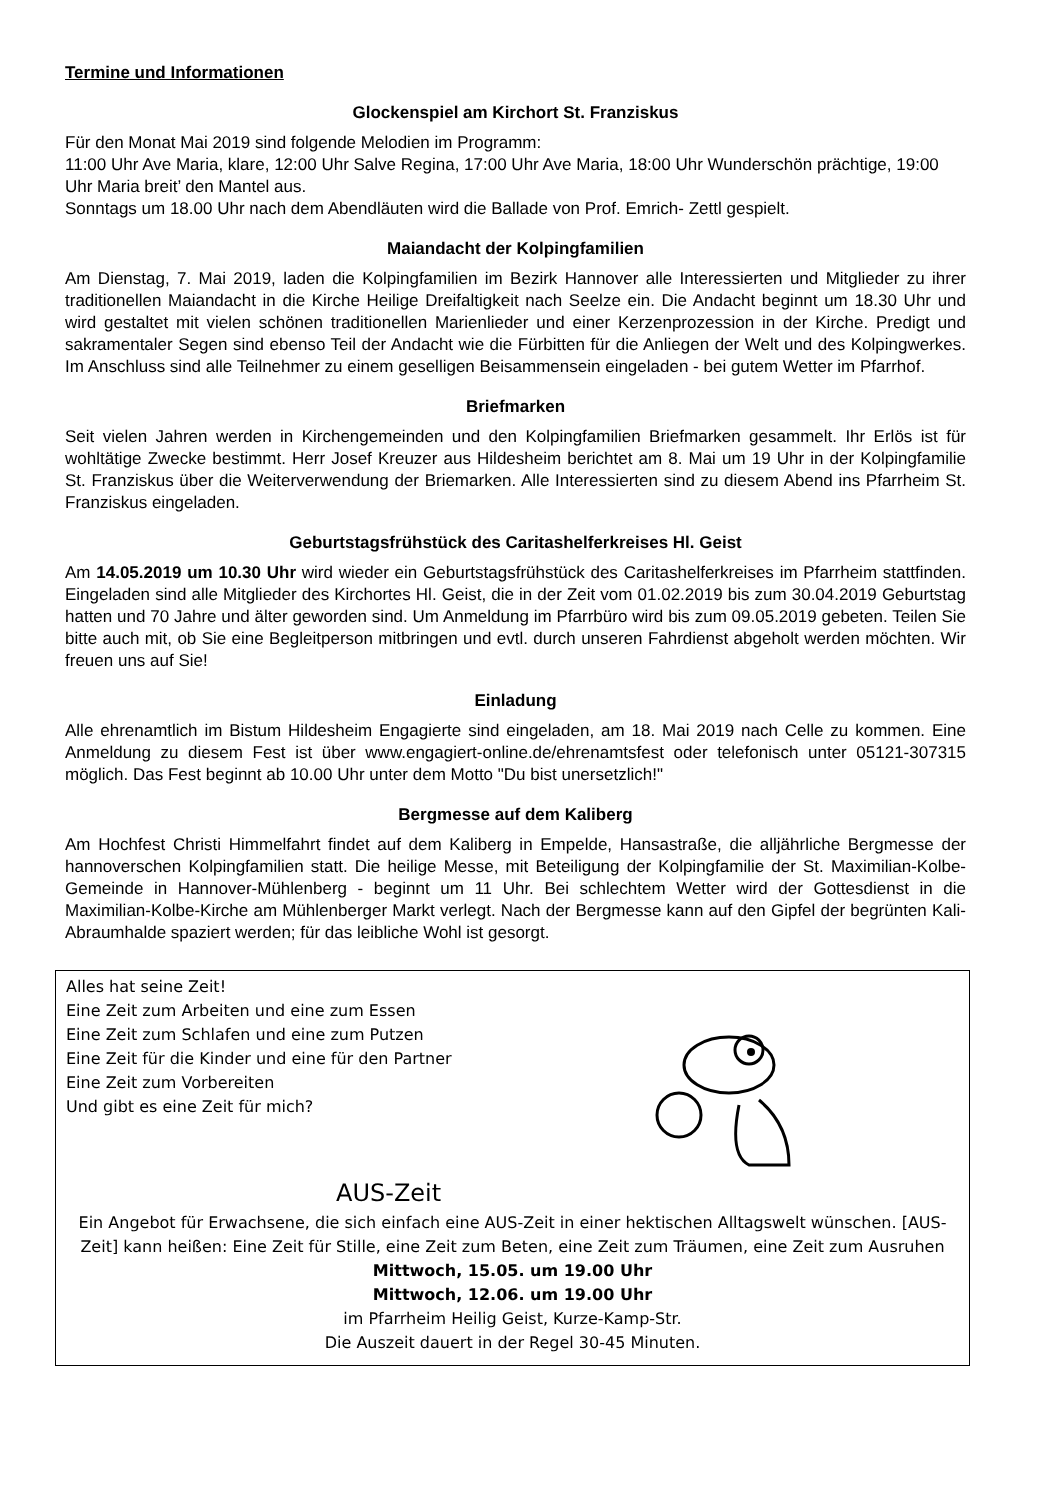Termine und Informationen
Glockenspiel am Kirchort St. Franziskus
Für den Monat Mai 2019 sind folgende Melodien im Programm:
11:00 Uhr Ave Maria, klare, 12:00 Uhr Salve Regina, 17:00 Uhr Ave Maria, 18:00 Uhr Wunderschön prächtige, 19:00 Uhr Maria breit’ den Mantel aus.
Sonntags um 18.00 Uhr nach dem Abendläuten wird die Ballade von Prof. Emrich- Zettl gespielt.
Maiandacht der Kolpingfamilien
Am Dienstag, 7. Mai 2019, laden die Kolpingfamilien im Bezirk Hannover alle Interessierten und Mitglieder zu ihrer traditionellen Maiandacht in die Kirche Heilige Dreifaltigkeit nach Seelze ein. Die Andacht beginnt um 18.30 Uhr und wird gestaltet mit vielen schönen traditionellen Marienlieder und einer Kerzenprozession in der Kirche. Predigt und sakramentaler Segen sind ebenso Teil der Andacht wie die Fürbitten für die Anliegen der Welt und des Kolpingwerkes. Im Anschluss sind alle Teilnehmer zu einem geselligen Beisammensein eingeladen - bei gutem Wetter im Pfarrhof.
Briefmarken
Seit vielen Jahren werden in Kirchengemeinden und den Kolpingfamilien Briefmarken gesammelt. Ihr Erlös ist für wohltätige Zwecke bestimmt. Herr Josef Kreuzer aus Hildesheim berichtet am 8. Mai um 19 Uhr in der Kolpingfamilie St. Franziskus über die Weiterverwendung der Briemarken. Alle Interessierten sind zu diesem Abend ins Pfarrheim St. Franziskus eingeladen.
Geburtstagsfrühstück des Caritashelferkreises Hl. Geist
Am 14.05.2019 um 10.30 Uhr wird wieder ein Geburtstagsfrühstück des Caritashelferkreises im Pfarrheim stattfinden. Eingeladen sind alle Mitglieder des Kirchortes Hl. Geist, die in der Zeit vom 01.02.2019 bis zum 30.04.2019 Geburtstag hatten und 70 Jahre und älter geworden sind. Um Anmeldung im Pfarrbüro wird bis zum 09.05.2019 gebeten. Teilen Sie bitte auch mit, ob Sie eine Begleitperson mitbringen und evtl. durch unseren Fahrdienst abgeholt werden möchten. Wir freuen uns auf Sie!
Einladung
Alle ehrenamtlich im Bistum Hildesheim Engagierte sind eingeladen, am 18. Mai 2019 nach Celle zu kommen. Eine Anmeldung zu diesem Fest ist über www.engagiert-online.de/ehrenamtsfest oder telefonisch unter 05121-307315 möglich. Das Fest beginnt ab 10.00 Uhr unter dem Motto "Du bist unersetzlich!"
Bergmesse auf dem Kaliberg
Am Hochfest Christi Himmelfahrt findet auf dem Kaliberg in Empelde, Hansastraße, die alljährliche Bergmesse der hannoverschen Kolpingfamilien statt. Die heilige Messe, mit Beteiligung der Kolpingfamilie der St. Maximilian-Kolbe-Gemeinde in Hannover-Mühlenberg - beginnt um 11 Uhr. Bei schlechtem Wetter wird der Gottesdienst in die Maximilian-Kolbe-Kirche am Mühlenberger Markt verlegt. Nach der Bergmesse kann auf den Gipfel der begrünten Kali-Abraumhalde spaziert werden; für das leibliche Wohl ist gesorgt.
Alles hat seine Zeit!
Eine Zeit zum Arbeiten und eine zum Essen
Eine Zeit zum Schlafen und eine zum Putzen
Eine Zeit für die Kinder und eine für den Partner
Eine Zeit zum Vorbereiten
Und gibt es eine Zeit für mich?
AUS-Zeit
Ein Angebot für Erwachsene, die sich einfach eine AUS-Zeit in einer hektischen Alltagswelt wünschen. [AUS-Zeit] kann heißen: Eine Zeit für Stille, eine Zeit zum Beten, eine Zeit zum Träumen, eine Zeit zum Ausruhen
Mittwoch, 15.05. um 19.00 Uhr
Mittwoch, 12.06. um 19.00 Uhr
im Pfarrheim Heilig Geist, Kurze-Kamp-Str.
Die Auszeit dauert in der Regel 30-45 Minuten.